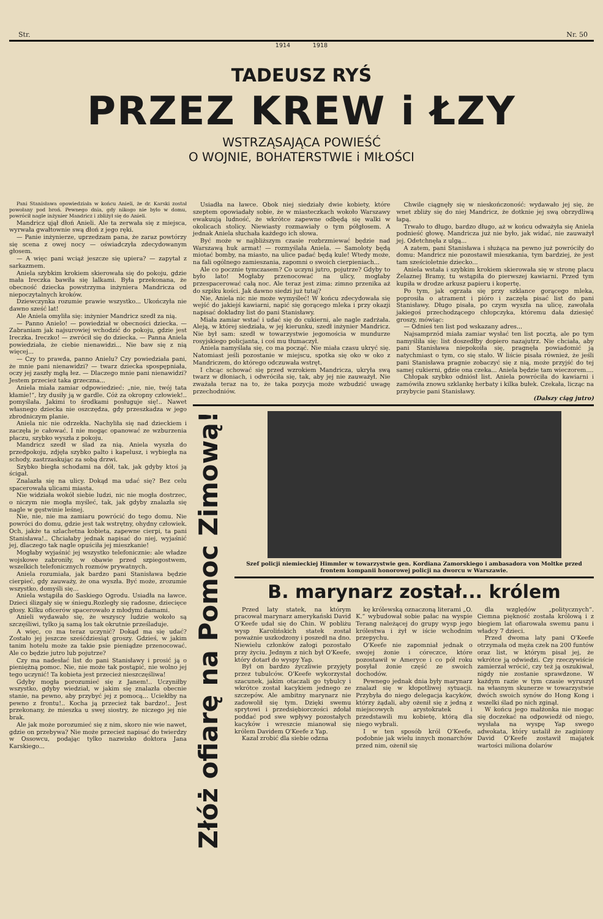Str. Nr. 50
1914 1918
TADEUSZ RYŚ
PRZEZ KREW i ŁZY
WSTRZĄSAJĄCA POWIEŚĆ
O WOJNIE, BOHATERSTWIE i MIŁOŚCI
Pani Stanisława opowiedziała w końcu Anieli, że dr. Karski został powołany pod broń. Pewnego dnia, gdy nikogo nie było w domu, powrócił nagle inżynier Mandricz i zbliżył się do Anieli.
Mandricz ujął dłoń Anieli. Ale ta zerwała się z miejsca, wyrwała gwałtownie swą dłoń z jego ręki.
— Panie inżynierze, uprzedzam pana, że zaraz powtórzy się scena z owej nocy — oświadczyła zdecydowanym głosem.
— A więc pani wciąż jeszcze się upiera? — zapytał z sarkazmem.
Aniela szybkim krokiem skierowała się do pokoju, gdzie mała Ireczka bawiła się lalkami. Była przekonana, że obecność dziecka powstrzyma inżyniera Mandricza od niepoczytalnych kroków.
Dziewczynka rozumie prawie wszystko... Ukończyła nie dawno sześć lat!
Ale Aniela omyliła się: inżynier Mandricz szedł za nią.
— Panno Anielo! — powiedział w obecności dziecka. — Zabraniam jak najsurowiej wchodzić do pokoju, gdzie jest Ireczka. Ireczko! — zwrócił się do dziecka. — Panna Aniela powiedziała, że ciebie nienawidzi... Nie baw się z nią więcej...
— Czy to prawda, panno Anielu? Czy powiedziała pani, że mnie pani nienawidzi? — twarz dziecka spospępniała, oczy jej zaszły mgłą łez. — Dlaczego mnie pani nienawidzi? Jestem przecież taka grzeczna...
Aniela miała zamiar odpowiedzieć: „nie, nie, twój tata kłamie!“, łzy dusiły ją w gardle. Cóż za okropny człowiek!.. pomyślała. Jakimi to środkami posługuje się!.. Nawet własnego dziecka nie oszczędza, gdy przeszkadza w jego zbrodniczym planie.
Aniela nic nie odrzekła. Nachyliła się nad dzieckiem i zaczęła je całować. I nie mogąc opanować ze wzburzenia płaczu, szybko wyszła z pokoju.
Mandricz szedł w ślad za nią. Aniela wyszła do przedpokoju, zdjęła szybko palto i kapelusz, i wybiegła na schody, zastrzaskując za sobą drzwi.
Szybko biegła schodami na dół, tak, jak gdyby ktoś ją ścigał.
Znalazła się na ulicy. Dokąd ma udać się? Bez celu spacerowała ulicami miasta.
Nie widziała wokół siebie ludzi, nic nie mogła dostrzec, o niczym nie mogła myśleć, tak, jak gdyby znalazła się nagle w gęstwinie leśnej.
Nie, nie, nie ma zamiaru powrócić do tego domu. Nie powróci do domu, gdzie jest tak wstrętny, ohydny człowiek. Och, jakże ta szlachetna kobieta, zapewne cierpi, ta pani Stanisława!.. Chciałaby jednak napisać do niej, wyjaśnić jej, dlaczego tak nagle opuściła jej mieszkanie!
Mogłaby wyjaśnić jej wszystko telefonicznie: ale władze wojskowe zabroniły, w obawie przed szpiegostwem, wszelkich telefonicznych rozmów prywatnych.
Aniela rozumiała, jak bardzo pani Stanisława będzie cierpieć, gdy zauważy, że ona wyszła. Być może, zrozumie wszystko, domyśli się...
Aniela wstąpiła do Saskiego Ogrodu. Usiadła na ławce. Dzieci ślizgały się w śniegu.Rozległy się radosne, dziecięce głosy. Kilku oficerów spacerowało z młodymi damami.
Anieli wydawało się, że wszyscy ludzie wokoło są szczęśliwi, tylko ją samą los tak okrutnie prześladuje.
A więc, co ma teraz uczynić? Dokąd ma się udać? Zostało jej jeszcze sześćdziesiąt groszy. Gdzieś, w jakim tanim hotelu może za takie psie pieniądze przenocować. Ale co będzie jutro lub pojutrze?
Czy ma nadesłać list do pani Stanisławy i prosić ją o pieniężną pomoc. Nie, nie może tak postąpić, nie wolno jej tego uczynić! Ta kobieta jest przecież nieszczęśliwa!
Gdyby mogła porozumieć się z Janem!.. Uczyniłby wszystko, gdyby wiedział, w jakim się znalazła obecnie stanie, na pewno, aby przybyć jej z pomocą... Uciekłby na pewno z frontu!.. Kocha ją przecież tak bardzo!.. Jest przekonany, że mieszka u swej siostry, że niczego jej nie brak.
Ale jak może porozumieć się z nim, skoro nie wie nawet, gdzie on przebywa? Nie może przecież napisać do twierdzy w Ossowcu, podając tylko nazwisko doktora Jana Karskiego...
Usiadła na ławce. Obok niej siedziały dwie kobiety, które szeptem opowiadały sobie, że w miasteczkach wokoło Warszawy ewakuują ludność, że wkrótce zapewne odbędą się walki w okolicach stolicy. Niewiasty rozmawiały o tym półgłosem. A jednak Aniela słuchała każdego ich słowa.
Być może w najbliższym czasie rozbrzmiewać będzie nad Warszawą huk armat! — rozmyślała Aniela. — Samoloty będą miotać bomby, na miasto, na ulice padać będą kule! Wtedy może, na fali ogólnego zamieszania, zapomni o swoich cierpieniach...
Ale co pocznie tymczasem? Co uczyni jutro, pojutrze? Gdyby to było lato! Mogłaby przenocować na ulicy, mogłaby przespacerować całą noc. Ale teraz jest zima: zimno przenika aż do szpiku kości. Jak dawno siedzi już tutaj?
Nie, Aniela nic nie może wymyśleć! W końcu zdecydowała się wejść do jakiejś kawiarni, napić się gorącego mleka i przy okazji napisać dokładny list do pani Stanisławy.
Miała zamiar wstać i udać się do cukierni, ale nagle zadrżała. Aleją, w której siedziała, w jej kierunku, szedł inżynier Mandricz. Nie był sam: szedł w towarzystwie jegomościa w mundurze rosyjskiego policjanta, i coś mu tłumaczył.
Aniela namyślała się, co ma począć. Nie miała czasu ukryć się. Natomiast jeśli pozostanie w miejscu, spotka się oko w oko z Mandriczem, do którego odczuwała wstręt.
I chcąc schować się przed wzrokiem Mandricza, ukryła swą twarz w dłoniach, i odwróciła się, tak, aby jej nie zauważył. Nie zważała teraz na to, że taka pozycja może wzbudzić uwagę przechodniów.
Chwile ciągnęły się w nieskończoność: wydawało jej się, że wnet zbliży się do niej Mandricz, że dotknie jej swą obrzydliwą łapą.
Trwało to długo, bardzo długo, aż w końcu odważyła się Aniela podnieść głowę. Mandricza już nie było, jak widać, nie zauważył jej. Odetchnęła z ulgą...
A zatem, pani Stanisława i służąca na pewno już powróciły do domu: Mandricz nie pozostawił mieszkania, tym bardziej, że jest tam sześcioletnie dziecko...
Aniela wstała i szybkim krokiem skierowała się w stronę placu Żelaznej Bramy, tu wstąpiła do pierwszej kawiarni. Przed tym kupiła w drodze arkusz papieru i kopertę.
Po tym, jak ogrzała się przy szklance gorącego mleka, poprosiła o atrament i pióro i zaczęła pisać list do pani Stanisławy. Długo pisała, po czym wyszła na ulicę, zawołała jakiegoś przechodzącego chłopczyka, któremu dała dziesięć groszy, mówiąc:
— Odnieś ten list pod wskazany adres...
Najsamprzód miała zamiar wysłać ten list pocztą, ale po tym namyśliła się: list doszedłby dopiero nazajutrz. Nie chciała, aby pani Stanisława niepokoiła się, pragnęła powiadomić ją natychmiast o tym, co się stało. W liście pisała również, że jeśli pani Stanisława pragnie zobaczyć się z nią, może przyjść do tej samej cukierni, gdzie ona czeka... Aniela będzie tam wieczorem....
Chłopak szybko odniósł list. Aniela powróciła do kawiarni i zamówiła znowu szklankę herbaty i kilka bułek. Czekała, licząc na przybycie pani Stanisławy.
(Dalszy ciąg jutro)
Złóż ofiarę na Pomoc Zimową!
Szef policji niemieckiej Himmler w towarzystwie gen. Kordiana Zamorskiego i ambasadora von Moltke przed frontem kompanii honorowej policji na dworcu w Warszawie.
B. marynarz został... królem
Przed laty statek, na którym pracował marynarz amerykański David O'Keefe udał się do Chin. W pobliżu wysp Karolińskich statek został poważnie uszkodzony i poszedł na dno. Niewielu członków załogi pozostało przy życiu. Jednym z nich był O'Keefe, który dotarł do wyspy Yap.
Był on bardzo życzliwie przyjęty przez tubulców. O'Keefe wykorzystał szacunek, jakim otaczali go tybulcy i wkrótce został kacykiem jednego ze szczepów. Ale ambitny marynarz nie zadowolił się tym. Dzięki swemu sprytowi i przedsiębiorczości zdołał poddać pod swe wpływy pozostałych kacyków i wreszcie mianował się królem Davidem O'Keefe z Yap.
Kazał zrobić dla siebie odzna
kę królewską oznaczoną literami „O. K.“ wybudował sobie pałac na wyspie Terang należącej do grupy wysp jego królestwa i żył w iście wchodnim przepychu.
O'Keefe nie zapomniał jednak o swojej żonie i córeczce, które pozostawił w Ameryce i co pół roku posyłał żonie część ze swoich dochodów.
Pewnego jednak dnia były marynarz znalazł się w kłopotliwej sytuacji. Przybyła do niego delegacja kacyków, którzy żądali, aby ożenił się z jedną z miejscowych arystokratek i przedstawili mu kobietę, którą dla niego wybrali.
I w ten sposób król O'Keefe, podobnie jak wielu innych monarchów przed nim, ożenił się
dla względów „politycznych“. Ciemna piękność została królową i z biegiem lat ofiarowała swemu panu i władcy 7 dzieci.
Przed dwoma laty pani O'Keefe otrzymała od męża czek na 200 funtów oraz list, w którym pisał jej, że wkrótce ją odwiedzi. Czy rzeczywiście zamierzał wrócić, czy też ją oszukiwał, nigdy nie zostanie sprawdzone. W każdym razie w tym czasie wyruszył na własnym skunerze w towarzystwie dwóch swoich synów do Hong Kong i wszelki ślad po nich zginął.
W końcu jego małżonka nie mogąc się doczekać na odpowiedź od niego, wysłała na wyspę Yap swego adwokata, który ustalił że zaginiony David O'Keefe zostawił majątek wartości miliona dolarów